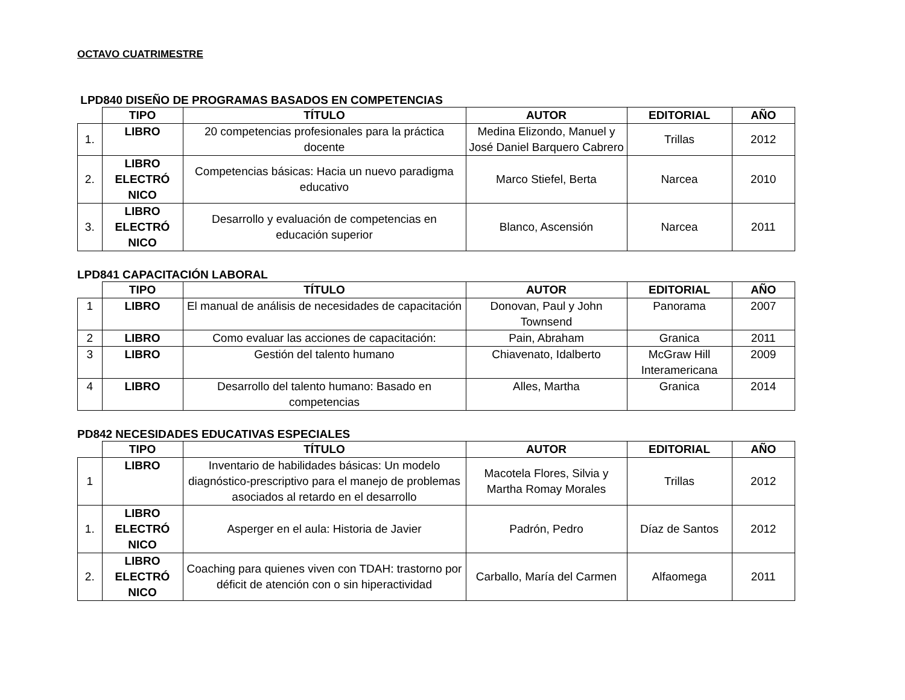OCTAVO CUATRIMESTRE
LPD840 DISEÑO DE PROGRAMAS BASADOS EN COMPETENCIAS
| | TIPO | TÍTULO | AUTOR | EDITORIAL | AÑO |
| --- | --- | --- | --- | --- | --- |
| 1. | LIBRO | 20 competencias profesionales para la práctica docente | Medina Elizondo, Manuel y José Daniel Barquero Cabrero | Trillas | 2012 |
| 2. | LIBRO ELECTRÓ NICO | Competencias básicas: Hacia un nuevo paradigma educativo | Marco Stiefel, Berta | Narcea | 2010 |
| 3. | LIBRO ELECTRÓ NICO | Desarrollo y evaluación de competencias en educación superior | Blanco, Ascensión | Narcea | 2011 |
LPD841 CAPACITACIÓN LABORAL
| | TIPO | TÍTULO | AUTOR | EDITORIAL | AÑO |
| --- | --- | --- | --- | --- | --- |
| 1 | LIBRO | El manual de análisis de necesidades de capacitación | Donovan, Paul y John Townsend | Panorama | 2007 |
| 2 | LIBRO | Como evaluar las acciones de capacitación: | Pain, Abraham | Granica | 2011 |
| 3 | LIBRO | Gestión del talento humano | Chiavenato, Idalberto | McGraw Hill Interamericana | 2009 |
| 4 | LIBRO | Desarrollo del talento humano: Basado en competencias | Alles, Martha | Granica | 2014 |
PD842 NECESIDADES EDUCATIVAS ESPECIALES
| | TIPO | TÍTULO | AUTOR | EDITORIAL | AÑO |
| --- | --- | --- | --- | --- | --- |
| 1 | LIBRO | Inventario de habilidades básicas: Un modelo diagnóstico-prescriptivo para el manejo de problemas asociados al retardo en el desarrollo | Macotela Flores, Silvia y Martha Romay Morales | Trillas | 2012 |
| 1. | LIBRO ELECTRÓ NICO | Asperger en el aula: Historia de Javier | Padrón, Pedro | Díaz de Santos | 2012 |
| 2. | LIBRO ELECTRÓ NICO | Coaching para quienes viven con TDAH: trastorno por déficit de atención con o sin hiperactividad | Carballo, María del Carmen | Alfaomega | 2011 |